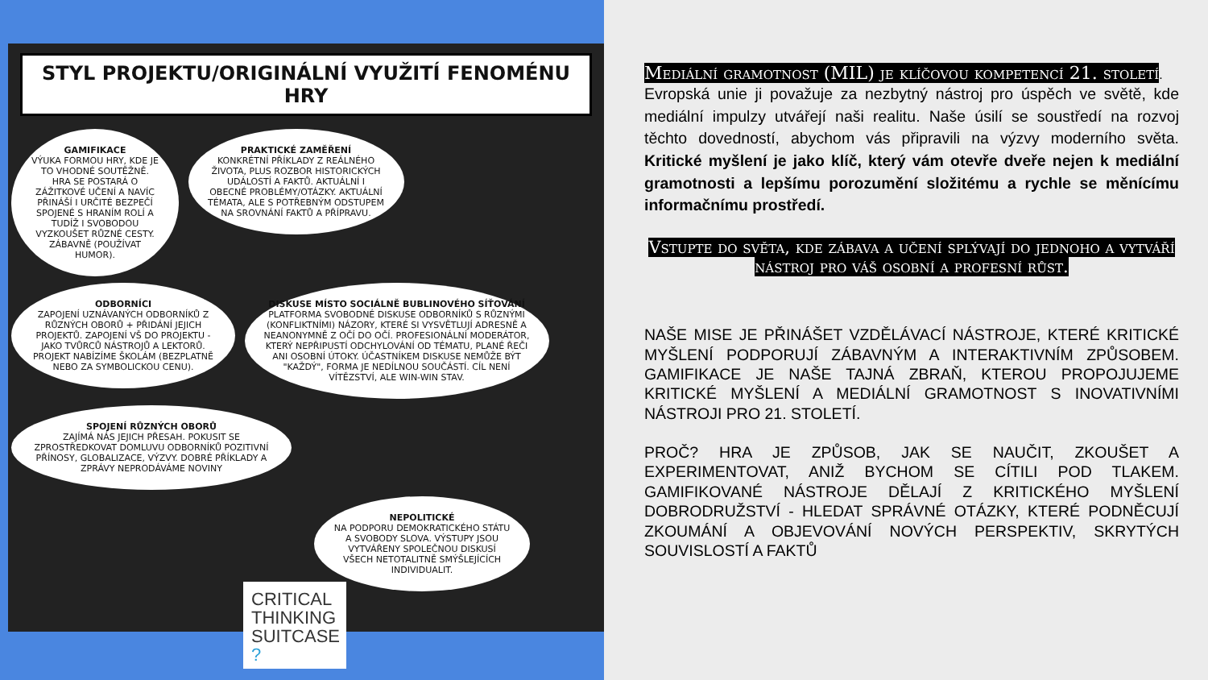STYL PROJEKTU/ORIGINÁLNÍ VYUŽITÍ FENOMÉNU HRY
GAMIFIKACE VÝUKA FORMOU HRY, KDE JE TO VHODNÉ SOUTĚŽNĚ. HRA SE POSTARÁ O ZÁŽITKOVÉ UČENÍ A NAVÍC PŘINÁŠÍ I URČITÉ BEZPEČÍ SPOJENÉ S HRANÍM ROLÍ A TUDÍŽ I SVOBODOU VYZKOUŠET RŮZNÉ CESTY. ZÁBAVNĚ (POUŽÍVAT HUMOR).
PRAKTICKÉ ZAMĚŘENÍ KONKRÉTNÍ PŘÍKLADY Z REÁLNÉHO ŽIVOTA, PLUS ROZBOR HISTORICKÝCH UDÁLOSTÍ A FAKTŮ. AKTUÁLNÍ I OBECNÉ PROBLÉMY/OTÁZKY. AKTUÁLNÍ TÉMATA, ALE S POTŘEBNÝM ODSTUPEM NA SROVNÁNÍ FAKTŮ A PŘÍPRAVU.
ODBORNÍCI ZAPOJENÍ UZNÁVANÝCH ODBORNÍKŮ Z RŮZNÝCH OBORŮ + PŘIDÁNÍ JEJICH PROJEKTŮ. ZAPOJENÍ VŠ DO PROJEKTU - JAKO TVŮRCŮ NÁSTROJŮ A LEKTORŮ. PROJEKT NABÍZÍME ŠKOLÁM (BEZPLATNĚ NEBO ZA SYMBOLICKOU CENU).
DISKUSE MÍSTO SOCIÁLNĚ BUBLINOVÉHO SÍŤOVÁNÍ PLATFORMA SVOBODNÉ DISKUSE ODBORNÍKŮ S RŮZNÝMI (KONFLIKTNÍMI) NÁZORY, KTERÉ SI VYSVĚTLUJÍ ADRESNĚ A NEANONYMNĚ Z OČÍ DO OČÍ. PROFESIONÁLNÍ MODERÁTOR, KTERÝ NEPŘIPUSTÍ ODCHYLOVÁNÍ OD TÉMATU, PLANÉ ŘEČI ANI OSOBNÍ ÚTOKY. ÚČASTNÍKEM DISKUSE NEMŮŽE BÝT "KAŽDÝ", FORMA JE NEDÍLNOU SOUČÁSTÍ. CÍL NENÍ VÍTĚZSTVÍ, ALE WIN-WIN STAV.
SPOJENÍ RŮZNÝCH OBORŮ ZAJÍMÁ NÁS JEJICH PŘESAH. POKUSIT SE ZPROSTŘEDKOVAT DOMLUVU ODBORNÍKŮ POZITIVNÍ PŘÍNOSY, GLOBALIZACE, VÝZVY. DOBRÉ PŘÍKLADY A ZPRÁVY NEPRODÁVÁME NOVINY
NEPOLITICKÉ NA PODPORU DEMOKRATICKÉHO STÁTU A SVOBODY SLOVA. VÝSTUPY JSOU VYTVÁŘENY SPOLEČNOU DISKUSÍ VŠECH NETOTALITNĚ SMÝŠLEJÍCÍCH INDIVIDUALIT.
CRITICAL
THINKING
SUITCASE ?
Mediální gramotnost (MIL) je klíčovou kompetencí 21. století
.
Evropská unie ji považuje za nezbytný nástroj pro úspěch ve světě, kde mediální impulzy utvářejí naši realitu. Naše úsilí se soustředí na rozvoj těchto dovedností, abychom vás připravili na výzvy moderního světa. Kritické myšlení je jako klíč, který vám otevře dveře nejen k mediální gramotnosti a lepšímu porozumění složitému a rychle se měnícímu informačnímu prostředí.
Vstupte do světa, kde zábava a učení splývají do jednoho a vytváří nástroj pro váš osobní a profesní růst.
NAŠE MISE JE PŘINÁŠET VZDĚLÁVACÍ NÁSTROJE, KTERÉ KRITICKÉ MYŠLENÍ PODPORUJÍ ZÁBAVNÝM A INTERAKTIVNÍM ZPŮSOBEM. GAMIFIKACE JE NAŠE TAJNÁ ZBRAŇ, KTEROU PROPOJUJEME KRITICKÉ MYŠLENÍ A MEDIÁLNÍ GRAMOTNOST S INOVATIVNÍMI NÁSTROJI PRO 21. STOLETÍ.
PROČ? HRA JE ZPŮSOB, JAK SE NAUČIT, ZKOUŠET A EXPERIMENTOVAT, ANIŽ BYCHOM SE CÍTILI POD TLAKEM. GAMIFIKOVANÉ NÁSTROJE DĚLAJÍ Z KRITICKÉHO MYŠLENÍ DOBRODRUŽSTVÍ - HLEDAT SPRÁVNÉ OTÁZKY, KTERÉ PODNĚCUJÍ ZKOUMÁNÍ A OBJEVOVÁNÍ NOVÝCH PERSPEKTIV, SKRYTÝCH SOUVISLOSTÍ A FAKTŮ